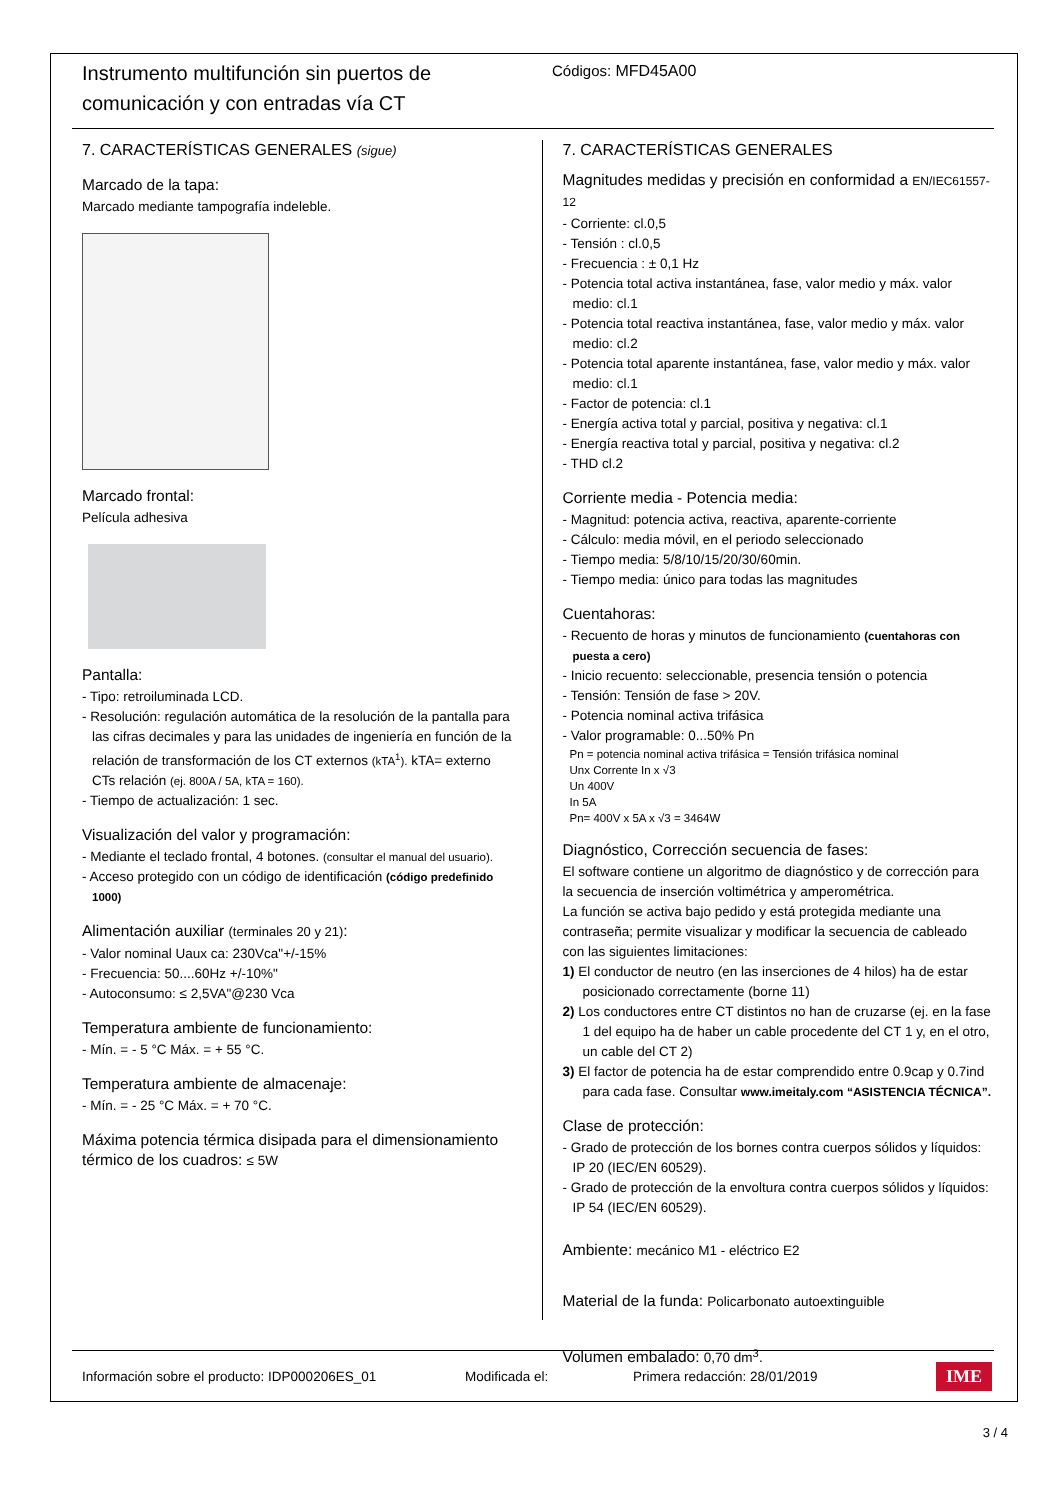Instrumento multifunción sin puertos de comunicación y con entradas vía CT
Códigos: MFD45A00
7. CARACTERÍSTICAS GENERALES (sigue)
Marcado de la tapa:
Marcado mediante tampografía indeleble.
Marcado frontal:
Película adhesiva
Pantalla:
- Tipo: retroiluminada LCD.
- Resolución: regulación automática de la resolución de la pantalla para las cifras decimales y para las unidades de ingeniería en función de la relación de transformación de los CT externos (kTA<sup>1</sup>). kTA= externo CTs relación (ej. 800A / 5A, kTA = 160).
- Tiempo de actualización: 1 sec.
Visualización del valor y programación:
- Mediante el teclado frontal, 4 botones. (consultar el manual del usuario).
- Acceso protegido con un código de identificación (código predefinido 1000)
Alimentación auxiliar (terminales 20 y 21):
- Valor nominal Uaux ca: 230Vca"+/-15%
- Frecuencia: 50....60Hz +/-10%"
- Autoconsumo: ≤ 2,5VA"@230 Vca
Temperatura ambiente de funcionamiento:
- Mín. = - 5 °C Máx. = + 55 °C.
Temperatura ambiente de almacenaje:
- Mín. = - 25 °C Máx. = + 70 °C.
Máxima potencia térmica disipada para el dimensionamiento térmico de los cuadros: ≤ 5W
7. CARACTERÍSTICAS GENERALES
Magnitudes medidas y precisión en conformidad a EN/IEC61557-12
- Corriente: cl.0,5
- Tensión : cl.0,5
- Frecuencia : ± 0,1 Hz
- Potencia total activa instantánea, fase, valor medio y máx. valor medio: cl.1
- Potencia total reactiva instantánea, fase, valor medio y máx. valor medio: cl.2
- Potencia total aparente instantánea, fase, valor medio y máx. valor medio: cl.1
- Factor de potencia: cl.1
- Energía activa total y parcial, positiva y negativa: cl.1
- Energía reactiva total y parcial, positiva y negativa: cl.2
- THD cl.2
Corriente media - Potencia media:
- Magnitud: potencia activa, reactiva, aparente-corriente
- Cálculo: media móvil, en el periodo seleccionado
- Tiempo media: 5/8/10/15/20/30/60min.
- Tiempo media: único para todas las magnitudes
Cuentahoras:
- Recuento de horas y minutos de funcionamiento (cuentahoras con puesta a cero)
- Inicio recuento: seleccionable, presencia tensión o potencia
- Tensión: Tensión de fase > 20V.
- Potencia nominal activa trifásica
- Valor programable: 0...50% Pn
Pn = potencia nominal activa trifásica = Tensión trifásica nominal
Unx Corrente In x √3
Un 400V
In 5A
Pn= 400V x 5A x √3 = 3464W
Diagnóstico, Corrección secuencia de fases:
El software contiene un algoritmo de diagnóstico y de corrección para la secuencia de inserción voltimétrica y amperométrica.
La función se activa bajo pedido y está protegida mediante una contraseña; permite visualizar y modificar la secuencia de cableado con las siguientes limitaciones:
1) El conductor de neutro (en las inserciones de 4 hilos) ha de estar posicionado correctamente (borne 11)
2) Los conductores entre CT distintos no han de cruzarse (ej. en la fase 1 del equipo ha de haber un cable procedente del CT 1 y, en el otro, un cable del CT 2)
3) El factor de potencia ha de estar comprendido entre 0.9cap y 0.7ind para cada fase. Consultar www.imeitaly.com “ASISTENCIA TÉCNICA”.
Clase de protección:
- Grado de protección de los bornes contra cuerpos sólidos y líquidos: IP 20 (IEC/EN 60529).
- Grado de protección de la envoltura contra cuerpos sólidos y líquidos: IP 54 (IEC/EN 60529).
Ambiente: mecánico M1 - eléctrico E2
Material de la funda: Policarbonato autoextinguible
Volumen embalado: 0,70 dm<sup>3</sup>.
Información sobre el producto: IDP000206ES_01 Modificada el: Primera redacción: 28/01/2019 IME
3 / 4